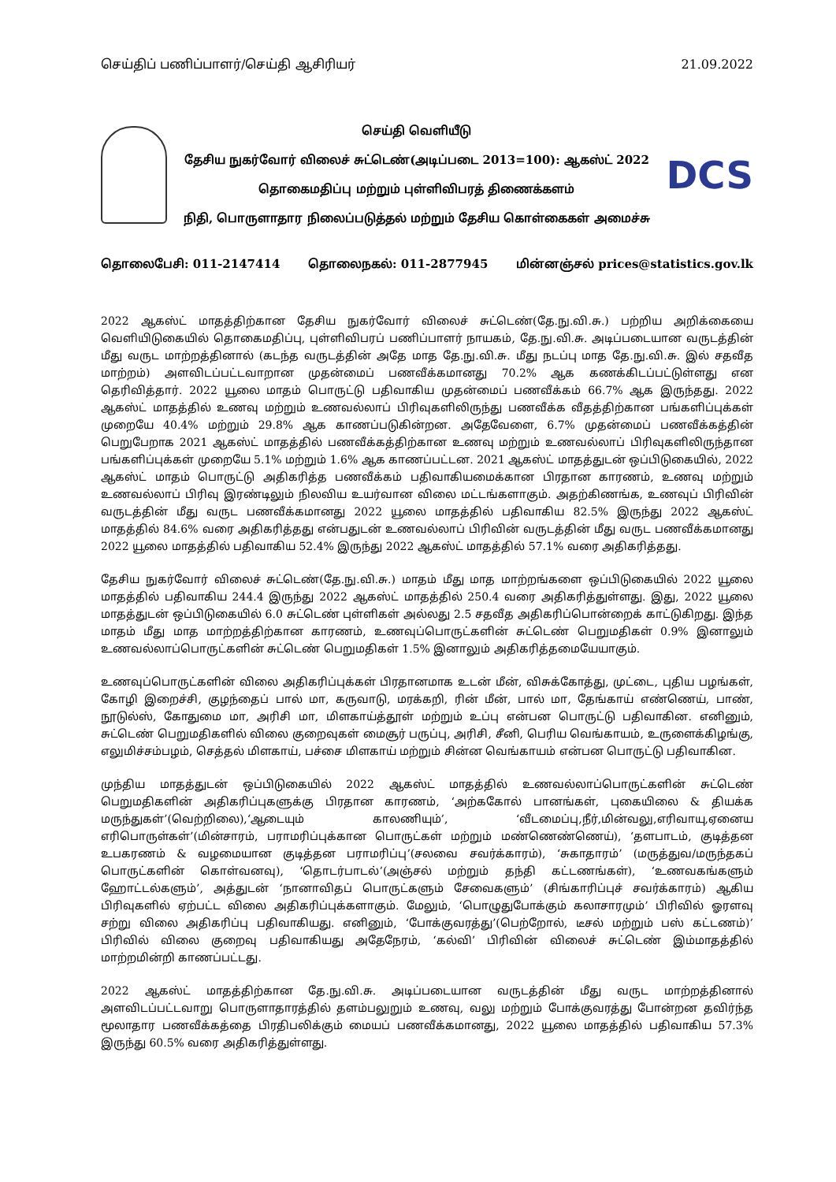செய்திப் பணிப்பாளர்/செய்தி ஆசிரியர் 21.09.2022
செய்தி வெளியீடு
தேசிய நுகர்வோர் விலைச் சுட்டெண்(அடிப்படை 2013=100): ஆகஸ்ட் 2022
தொகைமதிப்பு மற்றும் புள்ளிவிபரத் திணைக்களம்
நிதி, பொருளாதார நிலைப்படுத்தல் மற்றும் தேசிய கொள்கைகள் அமைச்சு
DCS
தொலைபேசி: 011-2147414 தொலைநகல்: 011-2877945 மின்னஞ்சல் prices@statistics.gov.lk
2022 ஆகஸ்ட் மாதத்திற்கான தேசிய நுகர்வோர் விலைச் சுட்டெண்(தே.நு.வி.சு.) பற்றிய அறிக்கையை வெளியிடுகையில் தொகைமதிப்பு, புள்ளிவிபரப் பணிப்பாளர் நாயகம், தே.நு.வி.சு. அடிப்படையான வருடத்தின் மீது வருட மாற்றத்தினால் (கடந்த வருடத்தின் அதே மாத தே.நு.வி.சு. மீது நடப்பு மாத தே.நு.வி.சு. இல் சதவீத மாற்றம்) அளவிடப்பட்டவாறான முதன்மைப் பணவீக்கமானது 70.2% ஆக கணக்கிடப்பட்டுள்ளது என தெரிவித்தார். 2022 யூலை மாதம் பொருட்டு பதிவாகிய முதன்மைப் பணவீக்கம் 66.7% ஆக இருந்தது. 2022 ஆகஸ்ட் மாதத்தில் உணவு மற்றும் உணவல்லாப் பிரிவுகளிலிருந்து பணவீக்க வீதத்திற்கான பங்களிப்புக்கள் முறையே 40.4% மற்றும் 29.8% ஆக காணப்படுகின்றன. அதேவேளை, 6.7% முதன்மைப் பணவீக்கத்தின் பெறுபேறாக 2021 ஆகஸ்ட் மாதத்தில் பணவீக்கத்திற்கான உணவு மற்றும் உணவல்லாப் பிரிவுகளிலிருந்தான பங்களிப்புக்கள் முறையே 5.1% மற்றும் 1.6% ஆக காணப்பட்டன. 2021 ஆகஸ்ட் மாதத்துடன் ஒப்பிடுகையில், 2022 ஆகஸ்ட் மாதம் பொருட்டு அதிகரித்த பணவீக்கம் பதிவாகியமைக்கான பிரதான காரணம், உணவு மற்றும் உணவல்லாப் பிரிவு இரண்டிலும் நிலவிய உயர்வான விலை மட்டங்களாகும். அதற்கிணங்க, உணவுப் பிரிவின் வருடத்தின் மீது வருட பணவீக்கமானது 2022 யூலை மாதத்தில் பதிவாகிய 82.5% இருந்து 2022 ஆகஸ்ட் மாதத்தில் 84.6% வரை அதிகரித்தது என்பதுடன் உணவல்லாப் பிரிவின் வருடத்தின் மீது வருட பணவீக்கமானது 2022 யூலை மாதத்தில் பதிவாகிய 52.4% இருந்து 2022 ஆகஸ்ட் மாதத்தில் 57.1% வரை அதிகரித்தது.
தேசிய நுகர்வோர் விலைச் சுட்டெண்(தே.நு.வி.சு.) மாதம் மீது மாத மாற்றங்களை ஒப்பிடுகையில் 2022 யூலை மாதத்தில் பதிவாகிய 244.4 இருந்து 2022 ஆகஸ்ட் மாதத்தில் 250.4 வரை அதிகரித்துள்ளது. இது, 2022 யூலை மாதத்துடன் ஒப்பிடுகையில் 6.0 சுட்டெண் புள்ளிகள் அல்லது 2.5 சதவீத அதிகரிப்பொன்றைக் காட்டுகிறது. இந்த மாதம் மீது மாத மாற்றத்திற்கான காரணம், உணவுப்பொருட்களின் சுட்டெண் பெறுமதிகள் 0.9% இனாலும் உணவல்லாப்பொருட்களின் சுட்டெண் பெறுமதிகள் 1.5% இனாலும் அதிகரித்தமையேயாகும்.
உணவுப்பொருட்களின் விலை அதிகரிப்புக்கள் பிரதானமாக உடன் மீன், விசுக்கோத்து, முட்டை, புதிய பழங்கள், கோழி இறைச்சி, குழந்தைப் பால் மா, கருவாடு, மரக்கறி, ரின் மீன், பால் மா, தேங்காய் எண்ணெய், பாண், நூடுல்ஸ், கோதுமை மா, அரிசி மா, மிளகாய்த்தூள் மற்றும் உப்பு என்பன பொருட்டு பதிவாகின. எனினும், சுட்டெண் பெறுமதிகளில் விலை குறைவுகள் மைசூர் பருப்பு, அரிசி, சீனி, பெரிய வெங்காயம், உருளைக்கிழங்கு, எலுமிச்சம்பழம், செத்தல் மிளகாய், பச்சை மிளகாய் மற்றும் சின்ன வெங்காயம் என்பன பொருட்டு பதிவாகின.
முந்திய மாதத்துடன் ஒப்பிடுகையில் 2022 ஆகஸ்ட் மாதத்தில் உணவல்லாப்பொருட்களின் சுட்டெண் பெறுமதிகளின் அதிகரிப்புகளுக்கு பிரதான காரணம், ‘அற்ககோல் பானங்கள், புகையிலை & தியக்க மருந்துகள்’(வெற்றிலை),‘ஆடையும் காலணியும்’, ‘வீடமைப்பு,நீர்,மின்வலு,எரிவாயு,ஏனைய எரிபொருள்கள்’(மின்சாரம், பராமரிப்புக்கான பொருட்கள் மற்றும் மண்ணெண்ணெய்), ‘தளபாடம், குடித்தன உபகரணம் & வழமையான குடித்தன பராமரிப்பு’(சலவை சவர்க்காரம்), ‘சுகாதாரம்’ (மருத்துவ/மருந்தகப் பொருட்களின் கொள்வனவு), ‘தொடர்பாடல்’(அஞ்சல் மற்றும் தந்தி கட்டணங்கள்), ‘உணவகங்களும் ஹோட்டல்களும்’, அத்துடன் ‘நானாவிதப் பொருட்களும் சேவைகளும்’ (சிங்காரிப்புச் சவர்க்காரம்) ஆகிய பிரிவுகளில் ஏற்பட்ட விலை அதிகரிப்புக்களாகும். மேலும், ‘பொழுதுபோக்கும் கலாசாரமும்’ பிரிவில் ஓரளவு சற்று விலை அதிகரிப்பு பதிவாகியது. எனினும், ‘போக்குவரத்து’(பெற்றோல், டீசல் மற்றும் பஸ் கட்டணம்)’ பிரிவில் விலை குறைவு பதிவாகியது அதேநேரம், ‘கல்வி’ பிரிவின் விலைச் சுட்டெண் இம்மாதத்தில் மாற்றமின்றி காணப்பட்டது.
2022 ஆகஸ்ட் மாதத்திற்கான தே.நு.வி.சு. அடிப்படையான வருடத்தின் மீது வருட மாற்றத்தினால் அளவிடப்பட்டவாறு பொருளாதாரத்தில் தளம்பலுறும் உணவு, வலு மற்றும் போக்குவரத்து போன்றன தவிர்ந்த மூலாதார பணவீக்கத்தை பிரதிபலிக்கும் மையப் பணவீக்கமானது, 2022 யூலை மாதத்தில் பதிவாகிய 57.3% இருந்து 60.5% வரை அதிகரித்துள்ளது.